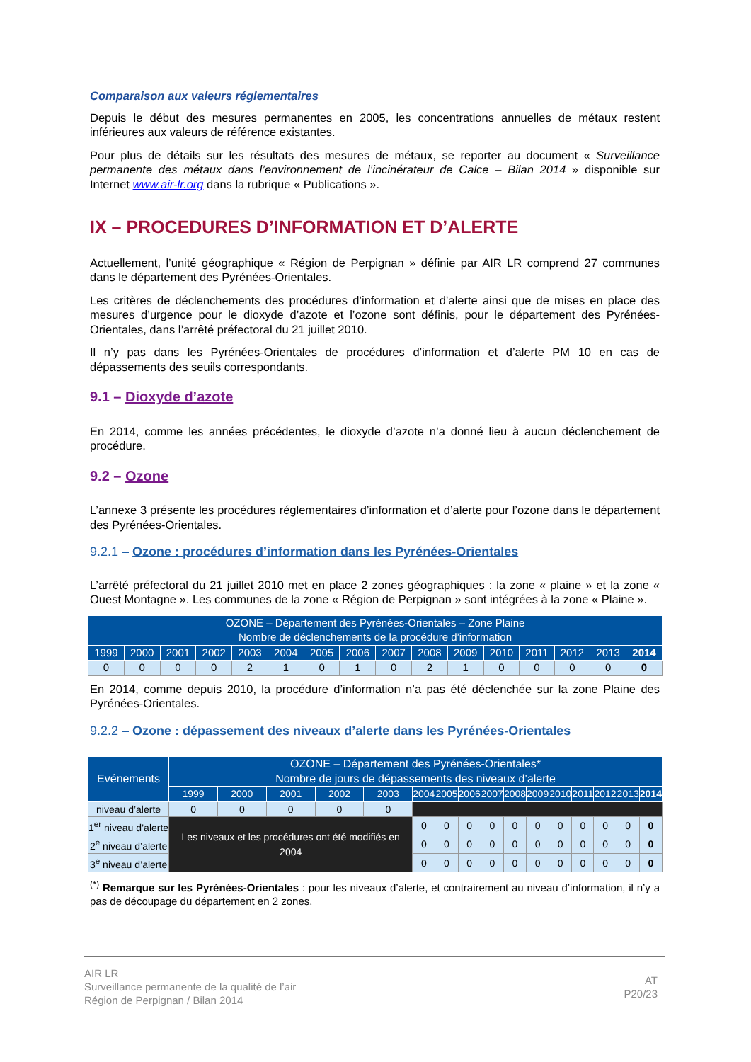Comparaison aux valeurs réglementaires
Depuis le début des mesures permanentes en 2005, les concentrations annuelles de métaux restent inférieures aux valeurs de référence existantes.
Pour plus de détails sur les résultats des mesures de métaux, se reporter au document « Surveillance permanente des métaux dans l’environnement de l’incinérateur de Calce – Bilan 2014 » disponible sur Internet www.air-lr.org dans la rubrique « Publications ».
IX – PROCEDURES D’INFORMATION ET D’ALERTE
Actuellement, l’unité géographique « Région de Perpignan » définie par AIR LR comprend 27 communes dans le département des Pyrénées-Orientales.
Les critères de déclenchements des procédures d’information et d’alerte ainsi que de mises en place des mesures d’urgence pour le dioxyde d’azote et l’ozone sont définis, pour le département des Pyrénées-Orientales, dans l’arrêté préfectoral du 21 juillet 2010.
Il n’y pas dans les Pyrénées-Orientales de procédures d’information et d’alerte PM 10 en cas de dépassements des seuils correspondants.
9.1 – Dioxyde d’azote
En 2014, comme les années précédentes, le dioxyde d’azote n’a donné lieu à aucun déclenchement de procédure.
9.2 – Ozone
L’annexe 3 présente les procédures réglementaires d’information et d’alerte pour l’ozone dans le département des Pyrénées-Orientales.
9.2.1 – Ozone : procédures d’information dans les Pyrénées-Orientales
L’arrêté préfectoral du 21 juillet 2010 met en place 2 zones géographiques : la zone « plaine » et la zone « Ouest Montagne ». Les communes de la zone « Région de Perpignan » sont intégrées à la zone « Plaine ».
| OZONE – Département des Pyrénées-Orientales – Zone Plaine Nombre de déclenchements de la procédure d’information | | | | | | | | | | | | | | | |
| --- | --- | --- | --- | --- | --- | --- | --- | --- | --- | --- | --- | --- | --- | --- | --- |
| 1999 | 2000 | 2001 | 2002 | 2003 | 2004 | 2005 | 2006 | 2007 | 2008 | 2009 | 2010 | 2011 | 2012 | 2013 | 2014 |
| 0 | 0 | 0 | 0 | 2 | 1 | 0 | 1 | 0 | 2 | 1 | 0 | 0 | 0 | 0 | 0 |
En 2014, comme depuis 2010, la procédure d’information n’a pas été déclenchée sur la zone Plaine des Pyrénées-Orientales.
9.2.2 – Ozone : dépassement des niveaux d’alerte dans les Pyrénées-Orientales
| Evénements | OZONE – Département des Pyrénées-Orientales* Nombre de jours de dépassements des niveaux d’alerte | | | | | | | | | | | | | | | |
| --- | --- | --- | --- | --- | --- | --- | --- | --- | --- | --- | --- | --- | --- | --- | --- | --- |
| | 1999 | 2000 | 2001 | 2002 | 2003 | 2004 | 2005 | 2006 | 2007 | 2008 | 2009 | 2010 | 2011 | 2012 | 2013 | 2014 |
| niveau d’alerte | 0 | 0 | 0 | 0 | 0 | | | | | | | | | | | |
| 1<sup>er</sup> niveau d’alerte | Les niveaux et les procédures ont été modifiés en 2004 | | | | | 0 | 0 | 0 | 0 | 0 | 0 | 0 | 0 | 0 | 0 | 0 |
| 2<sup>e</sup> niveau d’alerte | | | | | | 0 | 0 | 0 | 0 | 0 | 0 | 0 | 0 | 0 | 0 | 0 |
| 3<sup>e</sup> niveau d’alerte | | | | | | 0 | 0 | 0 | 0 | 0 | 0 | 0 | 0 | 0 | 0 | 0 |
<sup>(*)</sup> Remarque sur les Pyrénées-Orientales : pour les niveaux d’alerte, et contrairement au niveau d’information, il n’y a pas de découpage du département en 2 zones.
AIR LR
Surveillance permanente de la qualité de l’air
Région de Perpignan / Bilan 2014
AT
P20/23